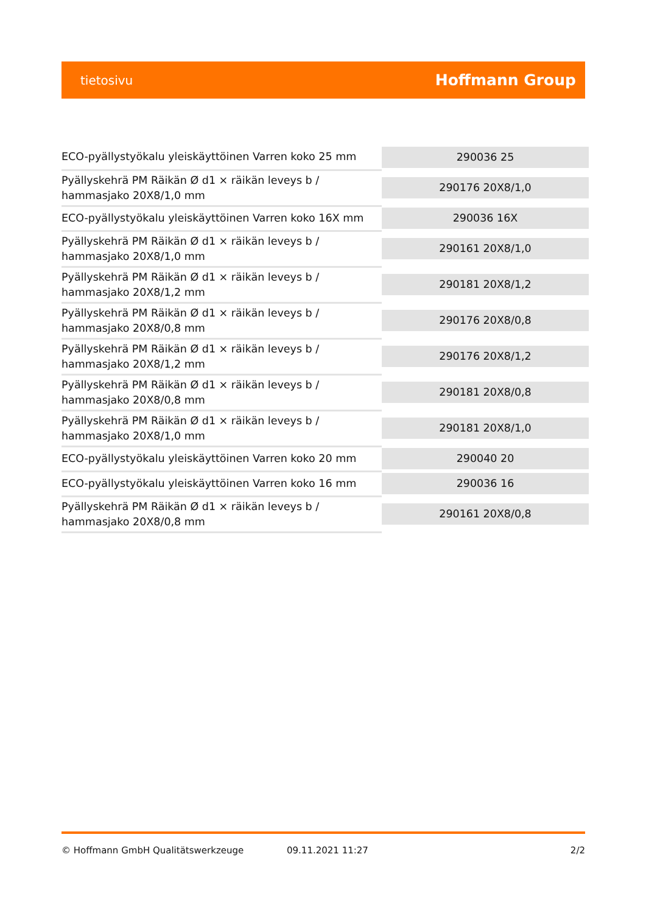tietosivu Hoffmann Group
| ECO-pyällystyökalu yleiskäyttöinen Varren koko 25 mm | 290036 25 |
| Pyällyskehrä PM Räikän Ø d1 × räikän leveys b / hammasjako 20X8/1,0 mm | 290176 20X8/1,0 |
| ECO-pyällystyökalu yleiskäyttöinen Varren koko 16X mm | 290036 16X |
| Pyällyskehrä PM Räikän Ø d1 × räikän leveys b / hammasjako 20X8/1,0 mm | 290161 20X8/1,0 |
| Pyällyskehrä PM Räikän Ø d1 × räikän leveys b / hammasjako 20X8/1,2 mm | 290181 20X8/1,2 |
| Pyällyskehrä PM Räikän Ø d1 × räikän leveys b / hammasjako 20X8/0,8 mm | 290176 20X8/0,8 |
| Pyällyskehrä PM Räikän Ø d1 × räikän leveys b / hammasjako 20X8/1,2 mm | 290176 20X8/1,2 |
| Pyällyskehrä PM Räikän Ø d1 × räikän leveys b / hammasjako 20X8/0,8 mm | 290181 20X8/0,8 |
| Pyällyskehrä PM Räikän Ø d1 × räikän leveys b / hammasjako 20X8/1,0 mm | 290181 20X8/1,0 |
| ECO-pyällystyökalu yleiskäyttöinen Varren koko 20 mm | 290040 20 |
| ECO-pyällystyökalu yleiskäyttöinen Varren koko 16 mm | 290036 16 |
| Pyällyskehrä PM Räikän Ø d1 × räikän leveys b / hammasjako 20X8/0,8 mm | 290161 20X8/0,8 |
© Hoffmann GmbH Qualitätswerkzeuge 09.11.2021 11:27 2/2